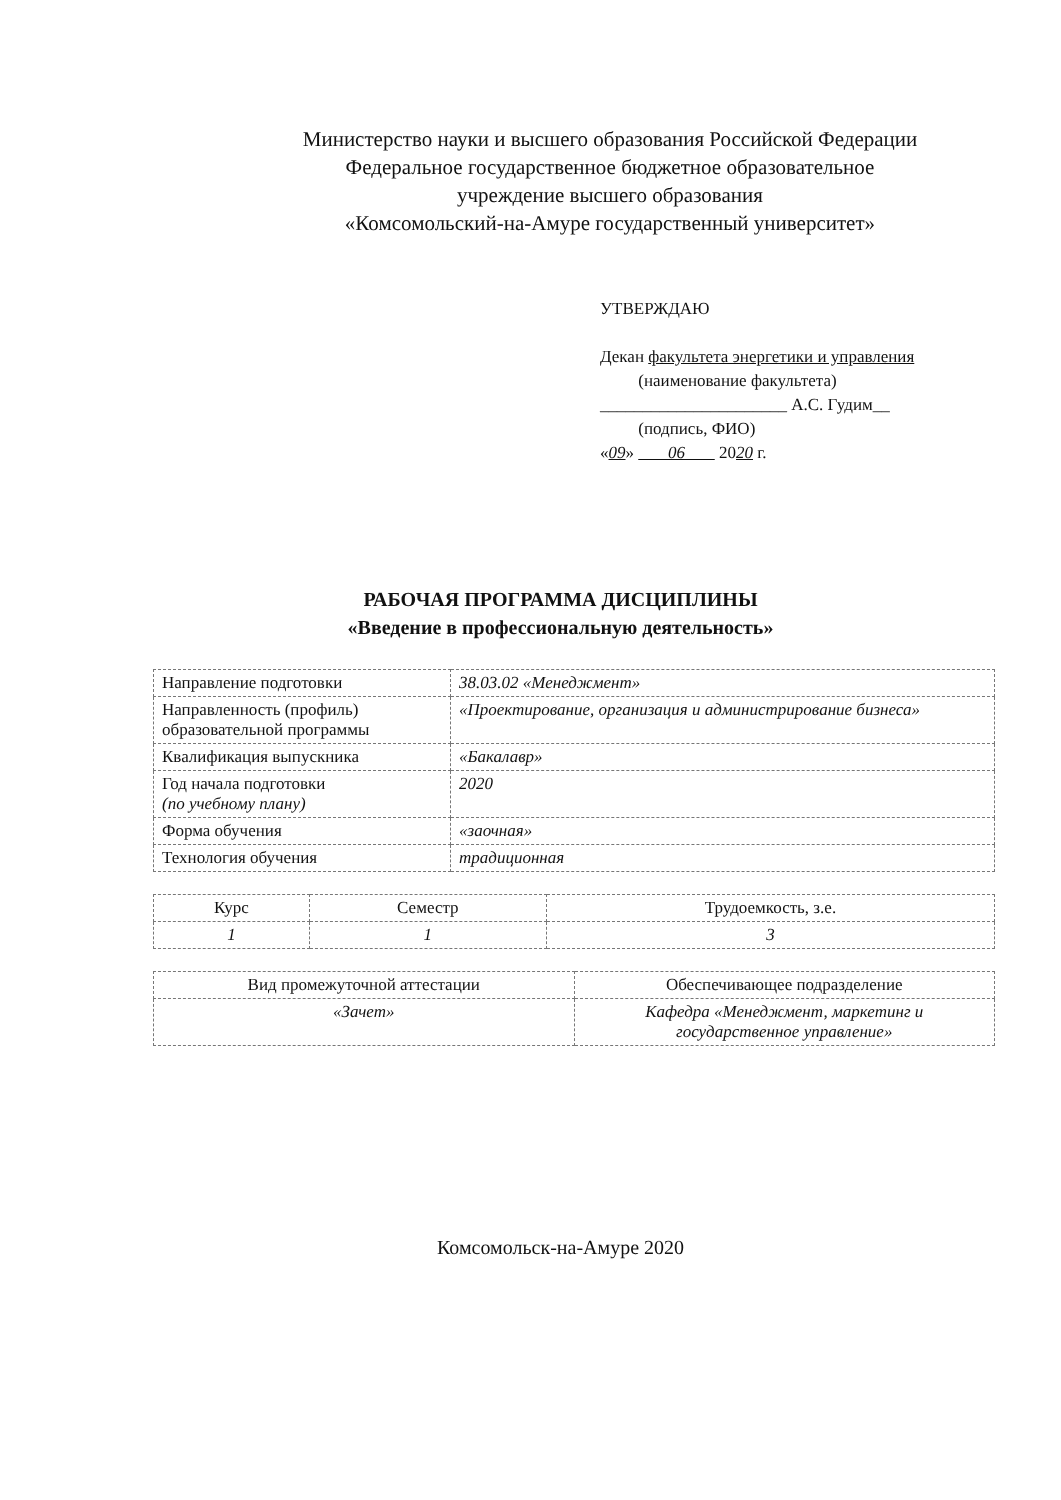Министерство науки и высшего образования Российской Федерации
Федеральное государственное бюджетное образовательное
учреждение высшего образования
«Комсомольский-на-Амуре государственный университет»
УТВЕРЖДАЮ
Декан факультета энергетики и управления
(наименование факультета)
______________________ А.С. Гудим__
(подпись, ФИО)
«09» 06 2020 г.
РАБОЧАЯ ПРОГРАММА ДИСЦИПЛИНЫ
«Введение в профессиональную деятельность»
| Направление подготовки | 38.03.02 «Менеджмент» |
| Направленность (профиль) образовательной программы | «Проектирование, организация и администрирование бизнеса» |
| Квалификация выпускника | «Бакалавр» |
| Год начала подготовки (по учебному плану) | 2020 |
| Форма обучения | «заочная» |
| Технология обучения | традиционная |
| Курс | Семестр | Трудоемкость, з.е. |
| 1 | 1 | 3 |
| Вид промежуточной аттестации | Обеспечивающее подразделение |
| «Зачет» | Кафедра «Менеджмент, маркетинг и государственное управление» |
Комсомольск-на-Амуре 2020